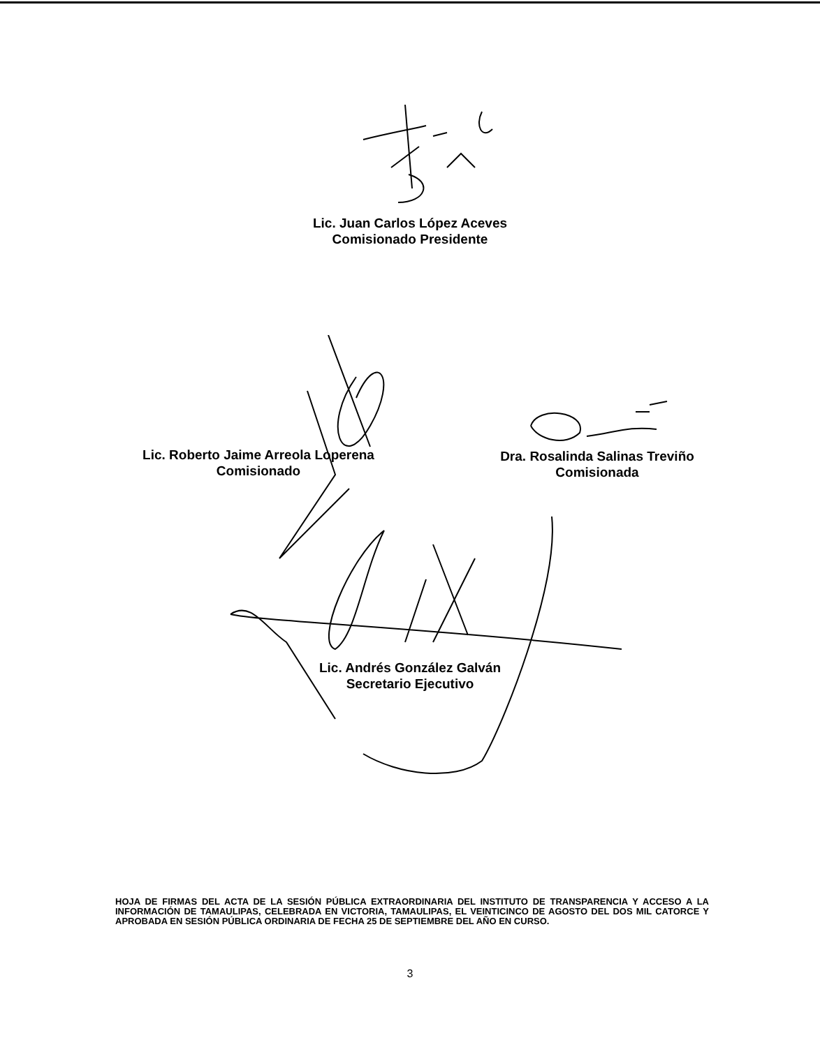Lic. Juan Carlos López Aceves
Comisionado Presidente
Lic. Roberto Jaime Arreola Loperena
Comisionado
Dra. Rosalinda Salinas Treviño
Comisionada
Lic. Andrés González Galván
Secretario Ejecutivo
HOJA DE FIRMAS DEL ACTA DE LA SESIÓN PÚBLICA EXTRAORDINARIA DEL INSTITUTO DE TRANSPARENCIA Y ACCESO A LA INFORMACIÓN DE TAMAULIPAS, CELEBRADA EN VICTORIA, TAMAULIPAS, EL VEINTICINCO DE AGOSTO DEL DOS MIL CATORCE Y APROBADA EN SESIÓN PÚBLICA ORDINARIA DE FECHA 25 DE SEPTIEMBRE DEL AÑO EN CURSO.
3